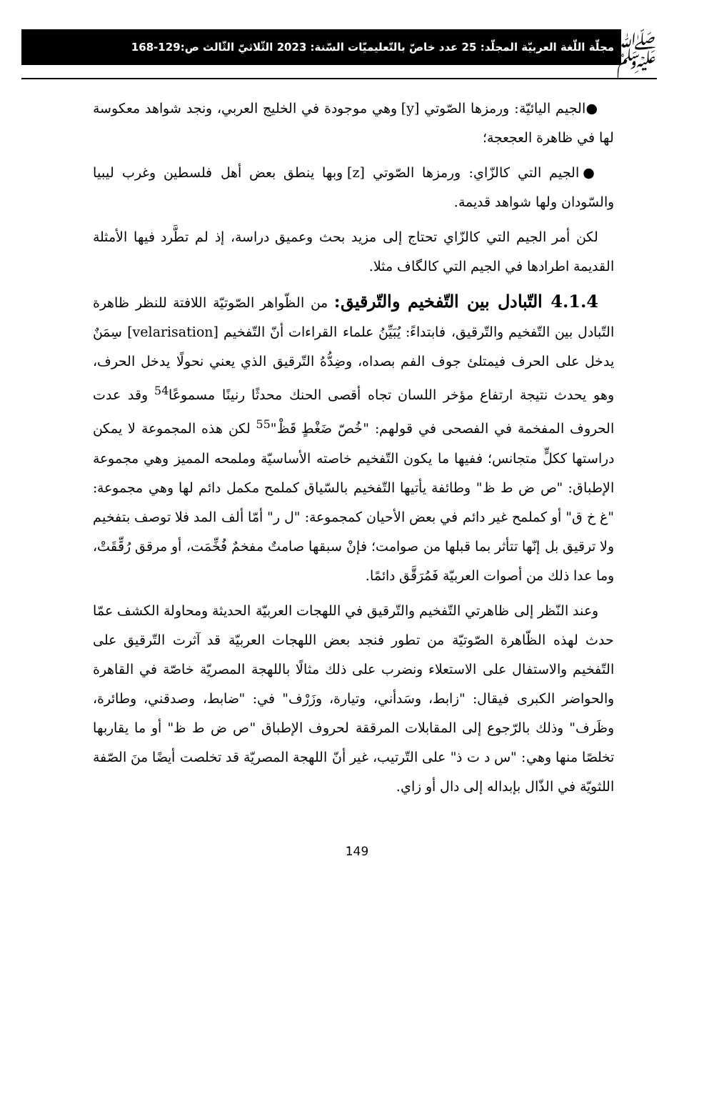ﷺ
مجلّة اللّغة العربيّة المجلّد: 25 عدد خاصّ بالتّعليميّات السّنة: 2023 الثّلاثيّ الثّالث ص:129-168
●الجيم اليائيّة: ورمزها الصّوتي [y] وهي موجودة في الخليج العربي، ونجد شواهد معكوسة لها في ظاهرة العجعجة؛
●الجيم التي كالزّاي: ورمزها الصّوتي [z] وبها ينطق بعض أهل فلسطين وغرب ليبيا والسّودان ولها شواهد قديمة.
لكن أمر الجيم التي كالزّاي تحتاج إلى مزيد بحث وعميق دراسة، إذ لم تطَّرد فيها الأمثلة القديمة اطرادها في الجيم التي كالگاف مثلا.
4.1.4 التّبادل بين التّفخيم والتّرقيق: من الظّواهر الصّوتيّة اللافتة للنظر ظاهرة التّبادل بين التّفخيم والتّرقيق، فابتداءً: يُبَيِّنُ علماء القراءات أنّ التّفخيم [velarisation] سِمَنٌ يدخل على الحرف فيمتلئ جوف الفم بصداه، وضِدُّهُ التّرقيق الذي يعني نحولًا يدخل الحرف، وهو يحدث نتيجة ارتفاع مؤخر اللسان تجاه أقصى الحنك محدثًا رنينًا مسموعًا<sup>54</sup> وقد عدت الحروف المفخمة في الفصحى في قولهم: "خُصّ ضَغْطٍ قَظْ"<sup>55</sup> لكن هذه المجموعة لا يمكن دراستها ككلٍّ متجانس؛ ففيها ما يكون التّفخيم خاصته الأساسيّة وملمحه المميز وهي مجموعة الإطباق: "ص ض ط ظ" وطائفة يأتيها التّفخيم بالسّياق كملمح مكمل دائم لها وهي مجموعة: "غ خ ق" أو كملمح غير دائم في بعض الأحيان كمجموعة: "ل ر" أمّا ألف المد فلا توصف بتفخيم ولا ترقيق بل إنّها تتأثر بما قبلها من صوامت؛ فإنْ سبقها صامتٌ مفخمٌ فُخِّمَت، أو مرقق رُقِّقَتْ، وما عدا ذلك من أصوات العربيّة فَمُرَقَّق دائمًا.
وعند النّظر إلى ظاهرتي التّفخيم والتّرقيق في اللهجات العربيّة الحديثة ومحاولة الكشف عمّا حدث لهذه الظّاهرة الصّوتيّة من تطور فنجد بعض اللهجات العربيّة قد آثرت التّرقيق على التّفخيم والاستفال على الاستعلاء ونضرب على ذلك مثالًا باللهجة المصريّة خاصّة في القاهرة والحواضر الكبرى فيقال: "زابط، وسَدأني، وتيارة، وزَرْف" في: "ضابط، وصدقني، وطائرة، وظَرف" وذلك بالرّجوع إلى المقابلات المرققة لحروف الإطباق "ص ض ط ظ" أو ما يقاربها تخلصًا منها وهي: "س د ت ذ" على التّرتيب، غير أنّ اللهجة المصريّة قد تخلصت أيضًا منَ الصّفة اللثويّة في الذّال بإبداله إلى دال أو زاي.
149